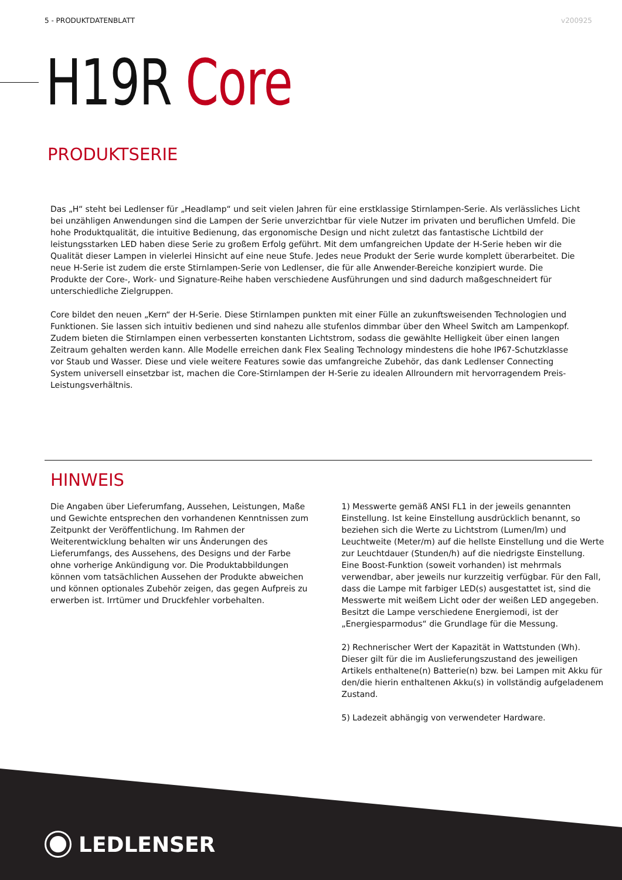5 - PRODUKTDATENBLATT v200925
H19R Core
PRODUKTSERIE
Das „H“ steht bei Ledlenser für „Headlamp“ und seit vielen Jahren für eine erstklassige Stirnlampen-Serie. Als verlässliches Licht bei unzähligen Anwendungen sind die Lampen der Serie unverzichtbar für viele Nutzer im privaten und beruflichen Umfeld. Die hohe Produktqualität, die intuitive Bedienung, das ergonomische Design und nicht zuletzt das fantastische Lichtbild der leistungsstarken LED haben diese Serie zu großem Erfolg geführt. Mit dem umfangreichen Update der H-Serie heben wir die Qualität dieser Lampen in vielerlei Hinsicht auf eine neue Stufe. Jedes neue Produkt der Serie wurde komplett überarbeitet. Die neue H-Serie ist zudem die erste Stirnlampen-Serie von Ledlenser, die für alle Anwender-Bereiche konzipiert wurde. Die Produkte der Core-, Work- und Signature-Reihe haben verschiedene Ausführungen und sind dadurch maßgeschneidert für unterschiedliche Zielgruppen.
Core bildet den neuen „Kern“ der H-Serie. Diese Stirnlampen punkten mit einer Fülle an zukunftsweisenden Technologien und Funktionen. Sie lassen sich intuitiv bedienen und sind nahezu alle stufenlos dimmbar über den Wheel Switch am Lampenkopf. Zudem bieten die Stirnlampen einen verbesserten konstanten Lichtstrom, sodass die gewählte Helligkeit über einen langen Zeitraum gehalten werden kann. Alle Modelle erreichen dank Flex Sealing Technology mindestens die hohe IP67-Schutzklasse vor Staub und Wasser. Diese und viele weitere Features sowie das umfangreiche Zubehör, das dank Ledlenser Connecting System universell einsetzbar ist, machen die Core-Stirnlampen der H-Serie zu idealen Allroundern mit hervorragendem Preis-Leistungsverhältnis.
HINWEIS
Die Angaben über Lieferumfang, Aussehen, Leistungen, Maße und Gewichte entsprechen den vorhandenen Kenntnissen zum Zeitpunkt der Veröffentlichung. Im Rahmen der Weiterentwicklung behalten wir uns Änderungen des Lieferumfangs, des Aussehens, des Designs und der Farbe ohne vorherige Ankündigung vor. Die Produktabbildungen können vom tatsächlichen Aussehen der Produkte abweichen und können optionales Zubehör zeigen, das gegen Aufpreis zu erwerben ist. Irrtümer und Druckfehler vorbehalten.
1) Messwerte gemäß ANSI FL1 in der jeweils genannten Einstellung. Ist keine Einstellung ausdrücklich benannt, so beziehen sich die Werte zu Lichtstrom (Lumen/lm) und Leuchtweite (Meter/m) auf die hellste Einstellung und die Werte zur Leuchtdauer (Stunden/h) auf die niedrigste Einstellung. Eine Boost-Funktion (soweit vorhanden) ist mehrmals verwendbar, aber jeweils nur kurzzeitig verfügbar. Für den Fall, dass die Lampe mit farbiger LED(s) ausgestattet ist, sind die Messwerte mit weißem Licht oder der weißen LED angegeben. Besitzt die Lampe verschiedene Energiemodi, ist der „Energiesparmodus“ die Grundlage für die Messung.
2) Rechnerischer Wert der Kapazität in Wattstunden (Wh). Dieser gilt für die im Auslieferungszustand des jeweiligen Artikels enthaltene(n) Batterie(n) bzw. bei Lampen mit Akku für den/die hierin enthaltenen Akku(s) in vollständig aufgeladenem Zustand.
5) Ladezeit abhängig von verwendeter Hardware.
LEDLENSER